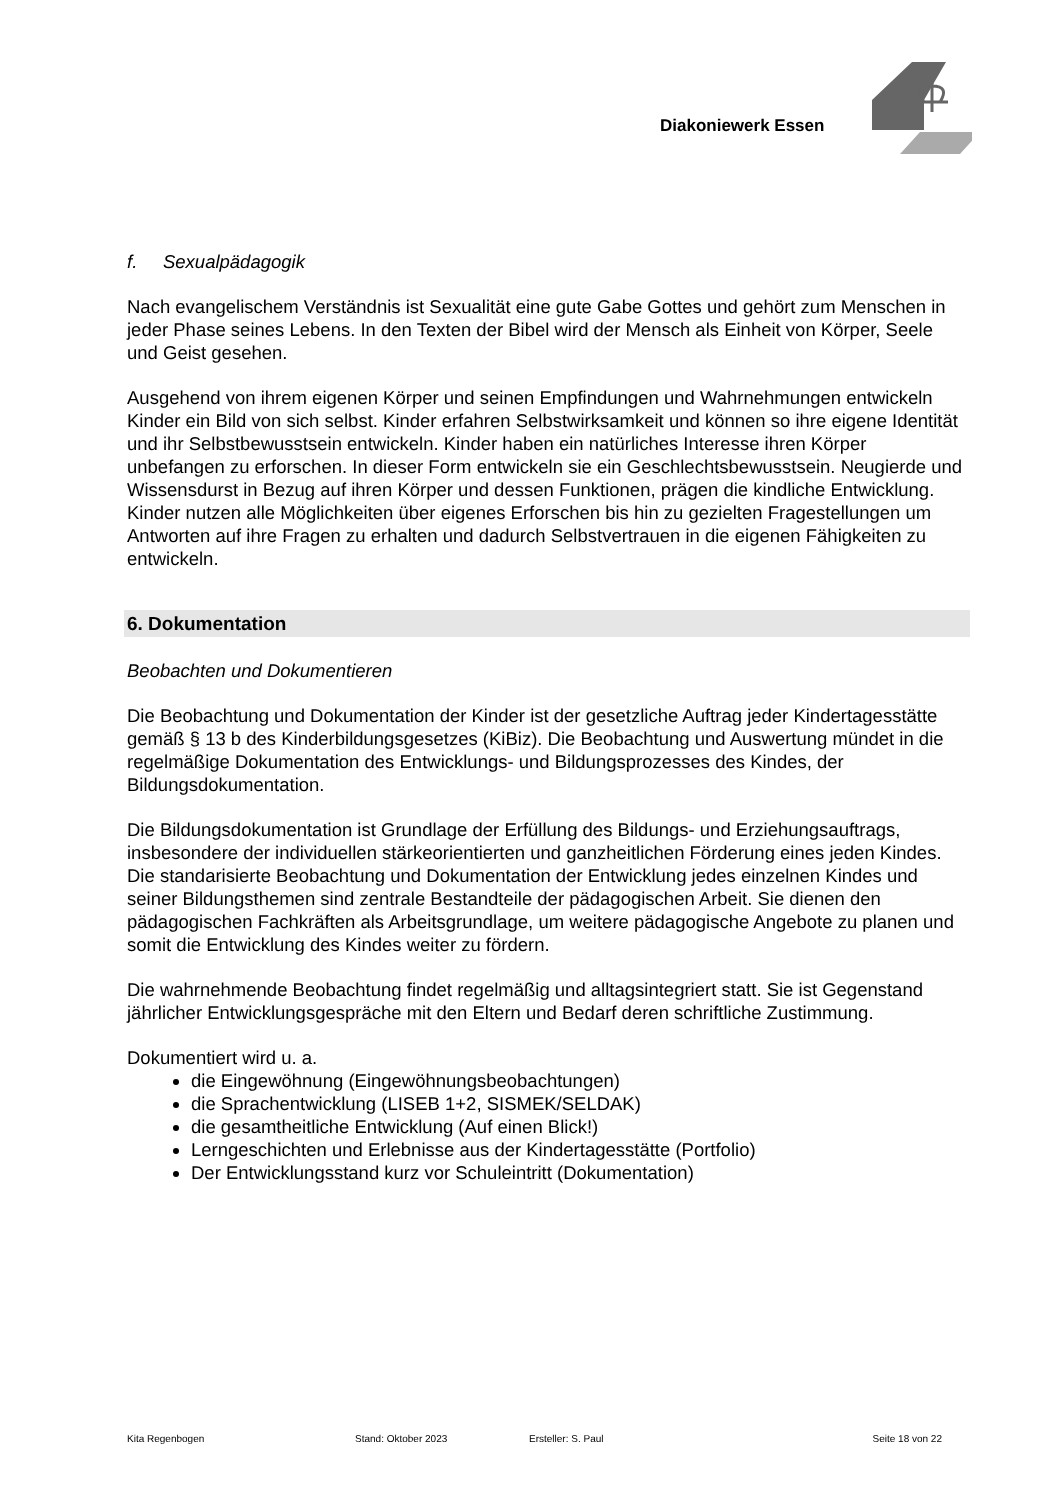Diakoniewerk Essen
f. Sexualpädagogik
Nach evangelischem Verständnis ist Sexualität eine gute Gabe Gottes und gehört zum Menschen in jeder Phase seines Lebens. In den Texten der Bibel wird der Mensch als Einheit von Körper, Seele und Geist gesehen.
Ausgehend von ihrem eigenen Körper und seinen Empfindungen und Wahrnehmungen entwickeln Kinder ein Bild von sich selbst. Kinder erfahren Selbstwirksamkeit und können so ihre eigene Identität und ihr Selbstbewusstsein entwickeln. Kinder haben ein natürliches Interesse ihren Körper unbefangen zu erforschen. In dieser Form entwickeln sie ein Geschlechtsbewusstsein. Neugierde und Wissensdurst in Bezug auf ihren Körper und dessen Funktionen, prägen die kindliche Entwicklung. Kinder nutzen alle Möglichkeiten über eigenes Erforschen bis hin zu gezielten Fragestellungen um Antworten auf ihre Fragen zu erhalten und dadurch Selbstvertrauen in die eigenen Fähigkeiten zu entwickeln.
6. Dokumentation
Beobachten und Dokumentieren
Die Beobachtung und Dokumentation der Kinder ist der gesetzliche Auftrag jeder Kindertagesstätte gemäß § 13 b des Kinderbildungsgesetzes (KiBiz). Die Beobachtung und Auswertung mündet in die regelmäßige Dokumentation des Entwicklungs- und Bildungsprozesses des Kindes, der Bildungsdokumentation.
Die Bildungsdokumentation ist Grundlage der Erfüllung des Bildungs- und Erziehungsauftrags, insbesondere der individuellen stärkeorientierten und ganzheitlichen Förderung eines jeden Kindes.
Die standarisierte Beobachtung und Dokumentation der Entwicklung jedes einzelnen Kindes und seiner Bildungsthemen sind zentrale Bestandteile der pädagogischen Arbeit. Sie dienen den pädagogischen Fachkräften als Arbeitsgrundlage, um weitere pädagogische Angebote zu planen und somit die Entwicklung des Kindes weiter zu fördern.
Die wahrnehmende Beobachtung findet regelmäßig und alltagsintegriert statt. Sie ist Gegenstand jährlicher Entwicklungsgespräche mit den Eltern und Bedarf deren schriftliche Zustimmung.
Dokumentiert wird u. a.
die Eingewöhnung (Eingewöhnungsbeobachtungen)
die Sprachentwicklung (LISEB 1+2, SISMEK/SELDAK)
die gesamtheitliche Entwicklung (Auf einen Blick!)
Lerngeschichten und Erlebnisse aus der Kindertagesstätte (Portfolio)
Der Entwicklungsstand kurz vor Schuleintritt (Dokumentation)
Kita Regenbogen Stand: Oktober 2023 Ersteller: S. Paul Seite 18 von 22